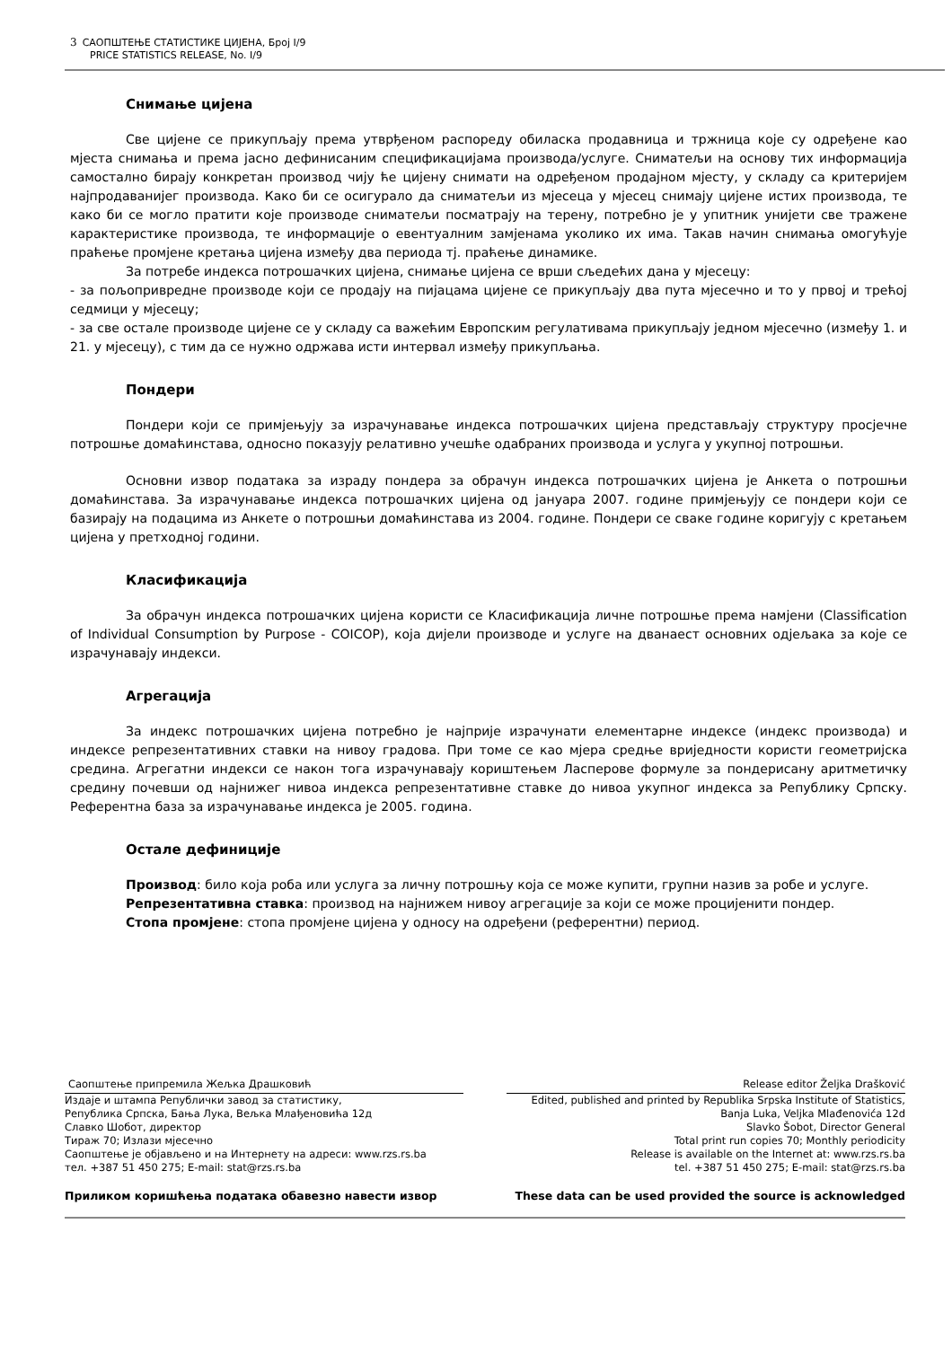3 САОПШТЕЊЕ СТАТИСТИКЕ ЦИЈЕНА, Број I/9
PRICE STATISTICS RELEASE, No. I/9
Снимање цијена
Све цијене се прикупљају према утврђеном распореду обиласка продавница и тржница које су одређене као мјеста снимања и према јасно дефинисаним спецификацијама производа/услуге. Сниматељи на основу тих информација самостално бирају конкретан производ чију ће цијену снимати на одређеном продајном мјесту, у складу са критеријем најпродаванијег производа. Како би се осигурало да сниматељи из мјесеца у мјесец снимају цијене истих производа, те како би се могло пратити које производе сниматељи посматрају на терену, потребно је у упитник унијети све тражене карактеристике производа, те информације о евентуалним замјенама уколико их има. Такав начин снимања омогућује праћење промјене кретања цијена између два периода тј. праћење динамике.
За потребе индекса потрошачких цијена, снимање цијена се врши сљедећих дана у мјесецу:
- за пољопривредне производе који се продају на пијацама цијене се прикупљају два пута мјесечно и то у првој и трећој седмици у мјесецу;
- за све остале производе цијене се у складу са важећим Европским регулативама прикупљају једном мјесечно (између 1. и 21. у мјесецу), с тим да се нужно одржава исти интервал између прикупљања.
Пондери
Пондери који се примјењују за израчунавање индекса потрошачких цијена представљају структуру просјечне потрошње домаћинстава, односно показују релативно учешће одабраних производа и услуга у укупној потрошњи.
Основни извор података за израду пондера за обрачун индекса потрошачких цијена је Анкета о потрошњи домаћинстава. За израчунавање индекса потрошачких цијена од јануара 2007. године примјењују се пондери који се базирају на подацима из Анкете о потрошњи домаћинстава из 2004. године. Пондери се сваке године коригују с кретањем цијена у претходној години.
Класификација
За обрачун индекса потрошачких цијена користи се Класификација личне потрошње према намјени (Classification of Individual Consumption by Purpose - COICOP), која дијели производе и услуге на дванаест основних одјељака за које се израчунавају индекси.
Агрегација
За индекс потрошачких цијена потребно је најприје израчунати елементарне индексе (индекс производа) и индексе репрезентативних ставки на нивоу градова. При томе се као мјера средње вриједности користи геометријска средина. Агрегатни индекси се након тога израчунавају кориштењем Ласперове формуле за пондерисану аритметичку средину почевши од најнижег нивоа индекса репрезентативне ставке до нивоа укупног индекса за Републику Српску. Референтна база за израчунавање индекса је 2005. година.
Остале дефиниције
Производ: било која роба или услуга за личну потрошњу која се може купити, групни назив за робе и услуге.
Репрезентативна ставка: производ на најнижем нивоу агрегације за који се може процијенити пондер.
Стопа промјене: стопа промјене цијена у односу на одређени (референтни) период.
Саопштење припремила Жељка Драшковић Release editor Željka Drašković
Издаје и штампа Републички завод за статистику,
Република Српска, Бања Лука, Вељка Млађеновића 12д
Славко Шобот, директор
Тираж 70; Излази мјесечно
Саопштење је објављено и на Интернету на адреси: www.rzs.rs.ba
тел. +387 51 450 275; E-mail: stat@rzs.rs.ba
Edited, published and printed by Republika Srpska Institute of Statistics,
Banja Luka, Veljka Mlađenovića 12d
Slavko Šobot, Director General
Total print run copies 70; Monthly periodicity
Release is available on the Internet at: www.rzs.rs.ba
tel. +387 51 450 275; E-mail: stat@rzs.rs.ba
Приликом коришћења података обавезно навести извор
These data can be used provided the source is acknowledged